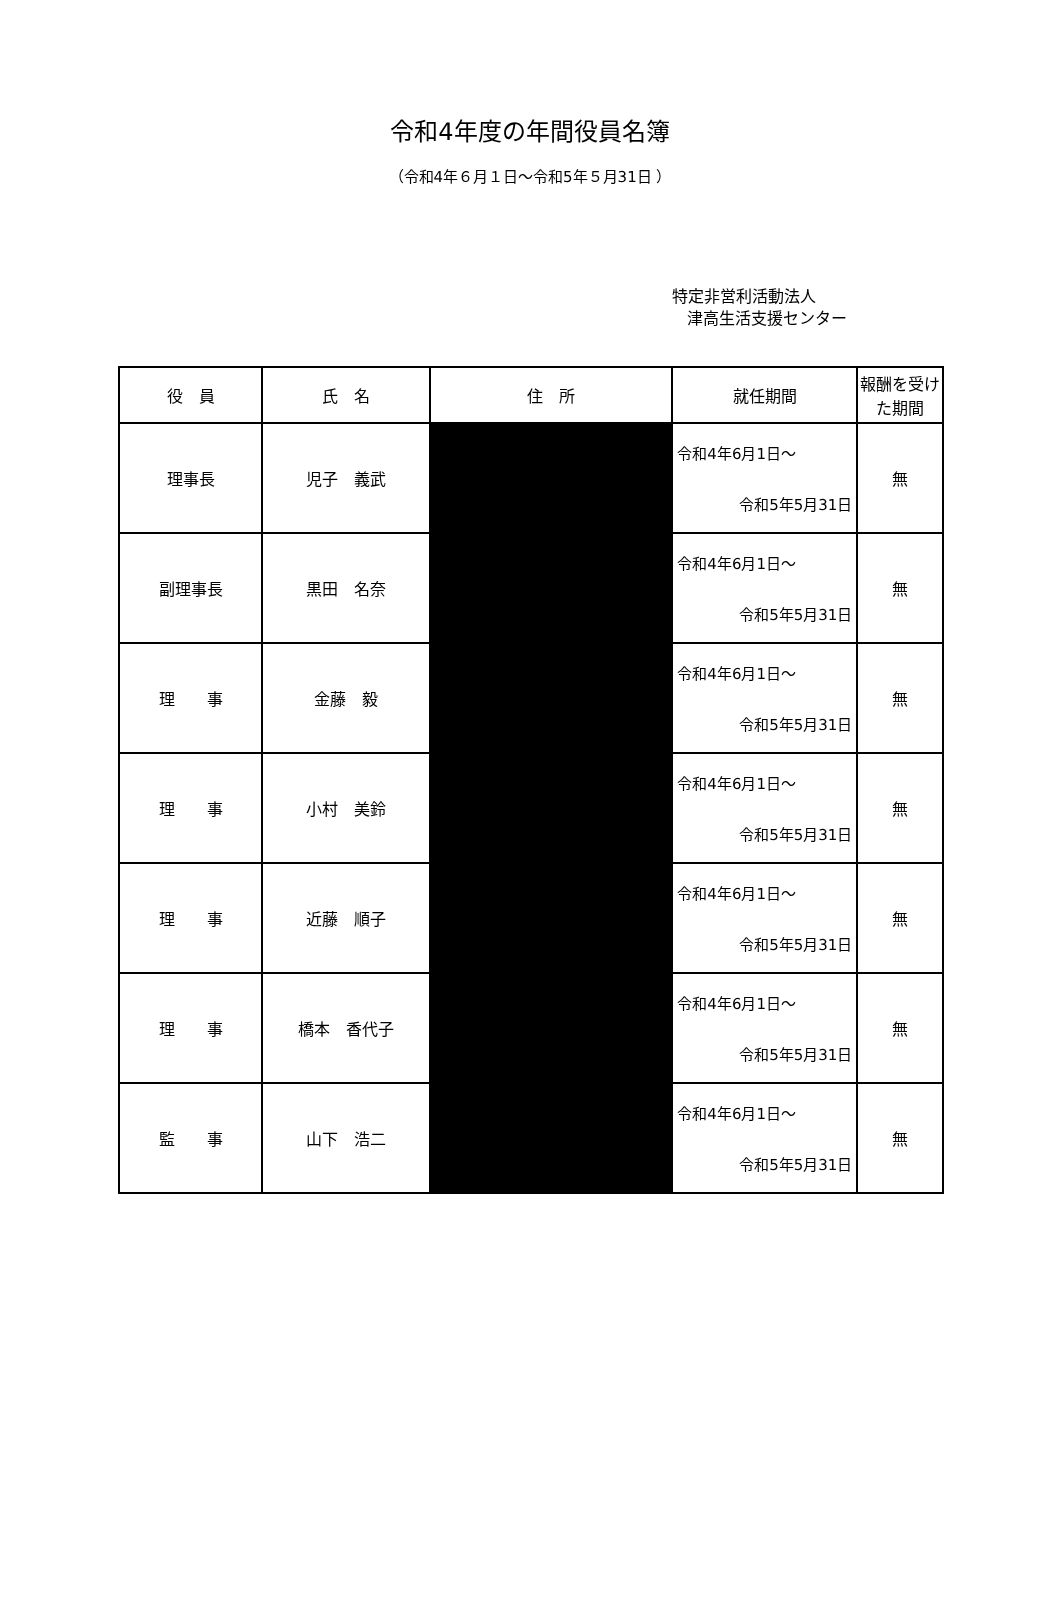令和4年度の年間役員名簿
（令和4年６月１日～令和5年５月31日 ）
特定非営利活動法人
津高生活支援センター
| 役 員 | 氏 名 | 住 所 | 就任期間 | 報酬を受けた期間 |
| --- | --- | --- | --- | --- |
| 理事長 | 児子 義武 | | 令和4年6月1日～ 令和5年5月31日 | 無 |
| 副理事長 | 黒田 名奈 | | 令和4年6月1日～ 令和5年5月31日 | 無 |
| 理 事 | 金藤 毅 | | 令和4年6月1日～ 令和5年5月31日 | 無 |
| 理 事 | 小村 美鈴 | | 令和4年6月1日～ 令和5年5月31日 | 無 |
| 理 事 | 近藤 順子 | | 令和4年6月1日～ 令和5年5月31日 | 無 |
| 理 事 | 橋本 香代子 | | 令和4年6月1日～ 令和5年5月31日 | 無 |
| 監 事 | 山下 浩二 | | 令和4年6月1日～ 令和5年5月31日 | 無 |